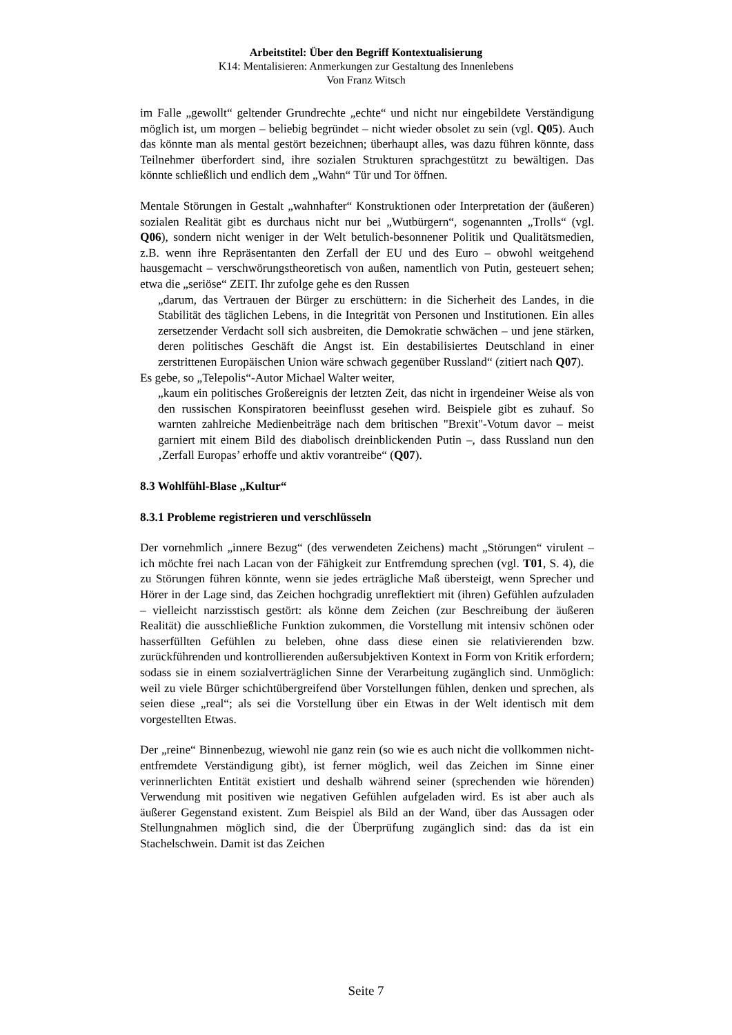Arbeitstitel: Über den Begriff Kontextualisierung
K14: Mentalisieren: Anmerkungen zur Gestaltung des Innenlebens
Von Franz Witsch
im Falle „gewollt“ geltender Grundrechte „echte“ und nicht nur eingebildete Verständigung möglich ist, um morgen – beliebig begründet – nicht wieder obsolet zu sein (vgl. Q05). Auch das könnte man als mental gestört bezeichnen; überhaupt alles, was dazu führen könnte, dass Teilnehmer überfordert sind, ihre sozialen Strukturen sprachgestützt zu bewältigen. Das könnte schließlich und endlich dem „Wahn“ Tür und Tor öffnen.
Mentale Störungen in Gestalt „wahnhafter“ Konstruktionen oder Interpretation der (äußeren) sozialen Realität gibt es durchaus nicht nur bei „Wutbürgern“, sogenannten „Trolls“ (vgl. Q06), sondern nicht weniger in der Welt betulich-besonnener Politik und Qualitätsmedien, z.B. wenn ihre Repräsentanten den Zerfall der EU und des Euro – obwohl weitgehend hausgemacht – verschwörungstheoretisch von außen, namentlich von Putin, gesteuert sehen; etwa die „seriöse“ ZEIT. Ihr zufolge gehe es den Russen
„darum, das Vertrauen der Bürger zu erschüttern: in die Sicherheit des Landes, in die Stabilität des täglichen Lebens, in die Integrität von Personen und Institutionen. Ein alles zersetzender Verdacht soll sich ausbreiten, die Demokratie schwächen – und jene stärken, deren politisches Geschäft die Angst ist. Ein destabilisiertes Deutschland in einer zerstrittenen Europäischen Union wäre schwach gegenüber Russland“ (zitiert nach Q07).
Es gebe, so „Telepolis“-Autor Michael Walter weiter,
„kaum ein politisches Großereignis der letzten Zeit, das nicht in irgendeiner Weise als von den russischen Konspiratoren beeinflusst gesehen wird. Beispiele gibt es zuhauf. So warnten zahlreiche Medienbeiträge nach dem britischen "Brexit"-Votum davor – meist garniert mit einem Bild des diabolisch dreinblickenden Putin –, dass Russland nun den ‚Zerfall Europas’ erhoffe und aktiv vorantreibe“ (Q07).
8.3 Wohlfühl-Blase „Kultur“
8.3.1 Probleme registrieren und verschlüsseln
Der vornehmlich „innere Bezug“ (des verwendeten Zeichens) macht „Störungen“ virulent – ich möchte frei nach Lacan von der Fähigkeit zur Entfremdung sprechen (vgl. T01, S. 4), die zu Störungen führen könnte, wenn sie jedes erträgliche Maß übersteigt, wenn Sprecher und Hörer in der Lage sind, das Zeichen hochgradig unreflektiert mit (ihren) Gefühlen aufzuladen – vielleicht narzisstisch gestört: als könne dem Zeichen (zur Beschreibung der äußeren Realität) die ausschließliche Funktion zukommen, die Vorstellung mit intensiv schönen oder hasserfüllten Gefühlen zu beleben, ohne dass diese einen sie relativierenden bzw. zurückführenden und kontrollierenden außersubjektiven Kontext in Form von Kritik erfordern; sodass sie in einem sozialverträglichen Sinne der Verarbeitung zugänglich sind. Unmöglich: weil zu viele Bürger schichtübergreifend über Vorstellungen fühlen, denken und sprechen, als seien diese „real“; als sei die Vorstellung über ein Etwas in der Welt identisch mit dem vorgestellten Etwas.
Der „reine“ Binnenbezug, wiewohl nie ganz rein (so wie es auch nicht die vollkommen nicht-entfremdete Verständigung gibt), ist ferner möglich, weil das Zeichen im Sinne einer verinnerlichten Entität existiert und deshalb während seiner (sprechenden wie hörenden) Verwendung mit positiven wie negativen Gefühlen aufgeladen wird. Es ist aber auch als äußerer Gegenstand existent. Zum Beispiel als Bild an der Wand, über das Aussagen oder Stellungnahmen möglich sind, die der Überprüfung zugänglich sind: das da ist ein Stachelschwein. Damit ist das Zeichen
Seite 7